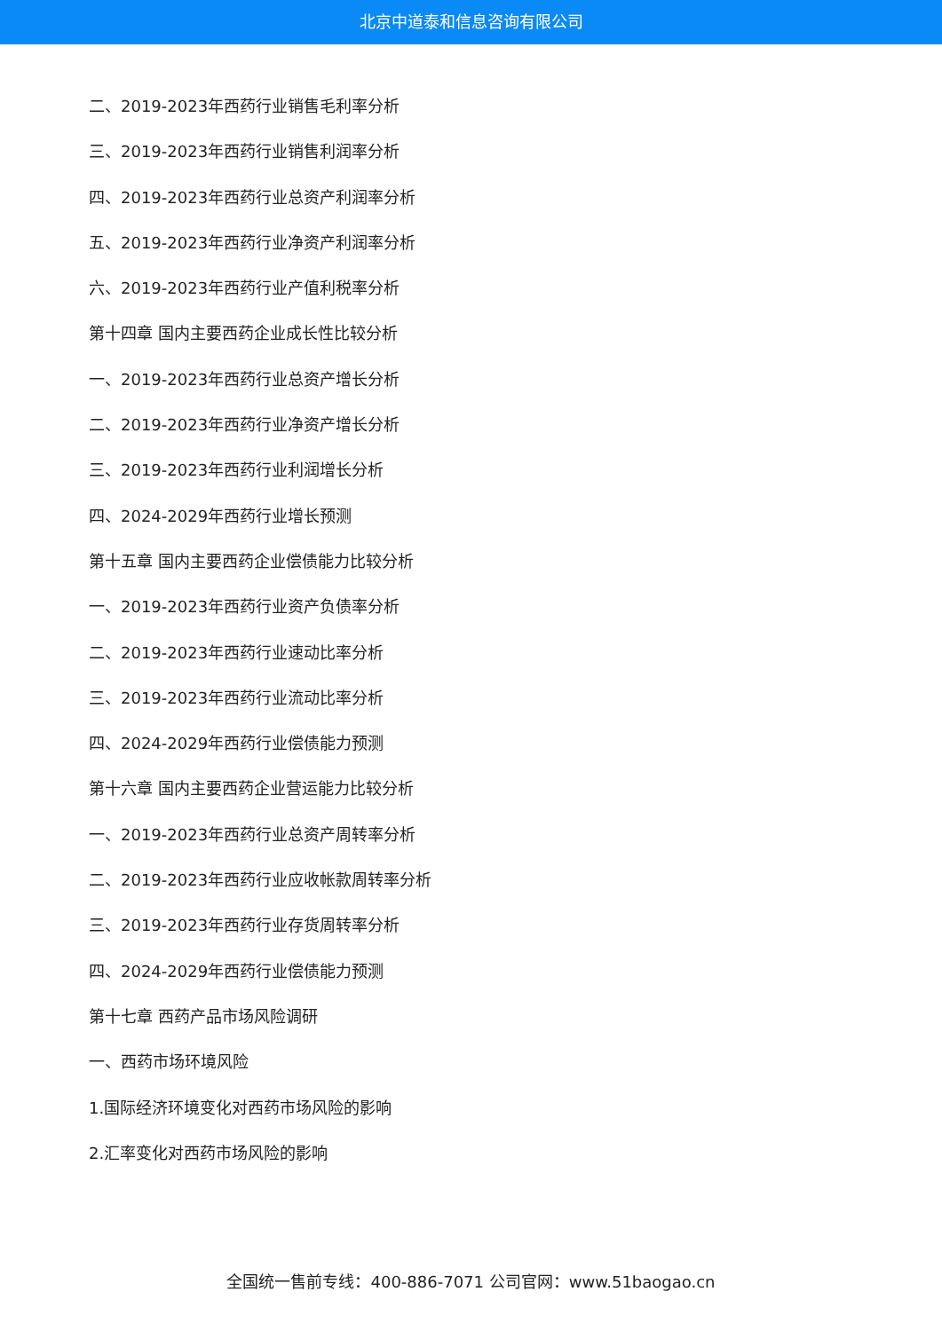北京中道泰和信息咨询有限公司
二、2019-2023年西药行业销售毛利率分析
三、2019-2023年西药行业销售利润率分析
四、2019-2023年西药行业总资产利润率分析
五、2019-2023年西药行业净资产利润率分析
六、2019-2023年西药行业产值利税率分析
第十四章 国内主要西药企业成长性比较分析
一、2019-2023年西药行业总资产增长分析
二、2019-2023年西药行业净资产增长分析
三、2019-2023年西药行业利润增长分析
四、2024-2029年西药行业增长预测
第十五章 国内主要西药企业偿债能力比较分析
一、2019-2023年西药行业资产负债率分析
二、2019-2023年西药行业速动比率分析
三、2019-2023年西药行业流动比率分析
四、2024-2029年西药行业偿债能力预测
第十六章 国内主要西药企业营运能力比较分析
一、2019-2023年西药行业总资产周转率分析
二、2019-2023年西药行业应收帐款周转率分析
三、2019-2023年西药行业存货周转率分析
四、2024-2029年西药行业偿债能力预测
第十七章 西药产品市场风险调研
一、西药市场环境风险
1.国际经济环境变化对西药市场风险的影响
2.汇率变化对西药市场风险的影响
全国统一售前专线：400-886-7071 公司官网：www.51baogao.cn